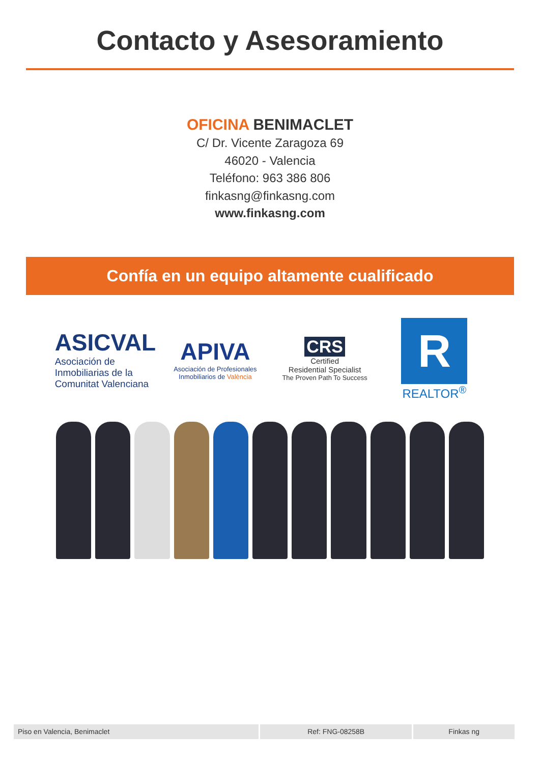Contacto y Asesoramiento
OFICINA BENIMACLET
C/ Dr. Vicente Zaragoza 69
46020 - Valencia
Teléfono: 963 386 806
finkasng@finkasng.com
www.finkasng.com
Confía en un equipo altamente cualificado
ASICVAL
Asociación de Inmobiliarias de la Comunitat Valenciana
APIVA
Asociación de Profesionales Inmobiliarios de València
CRS
Certified
Residential Specialist
The Proven Path To Success
R
REALTOR<sup>®</sup>
Piso en Valencia, Benimaclet Ref: FNG-08258B Finkas ng